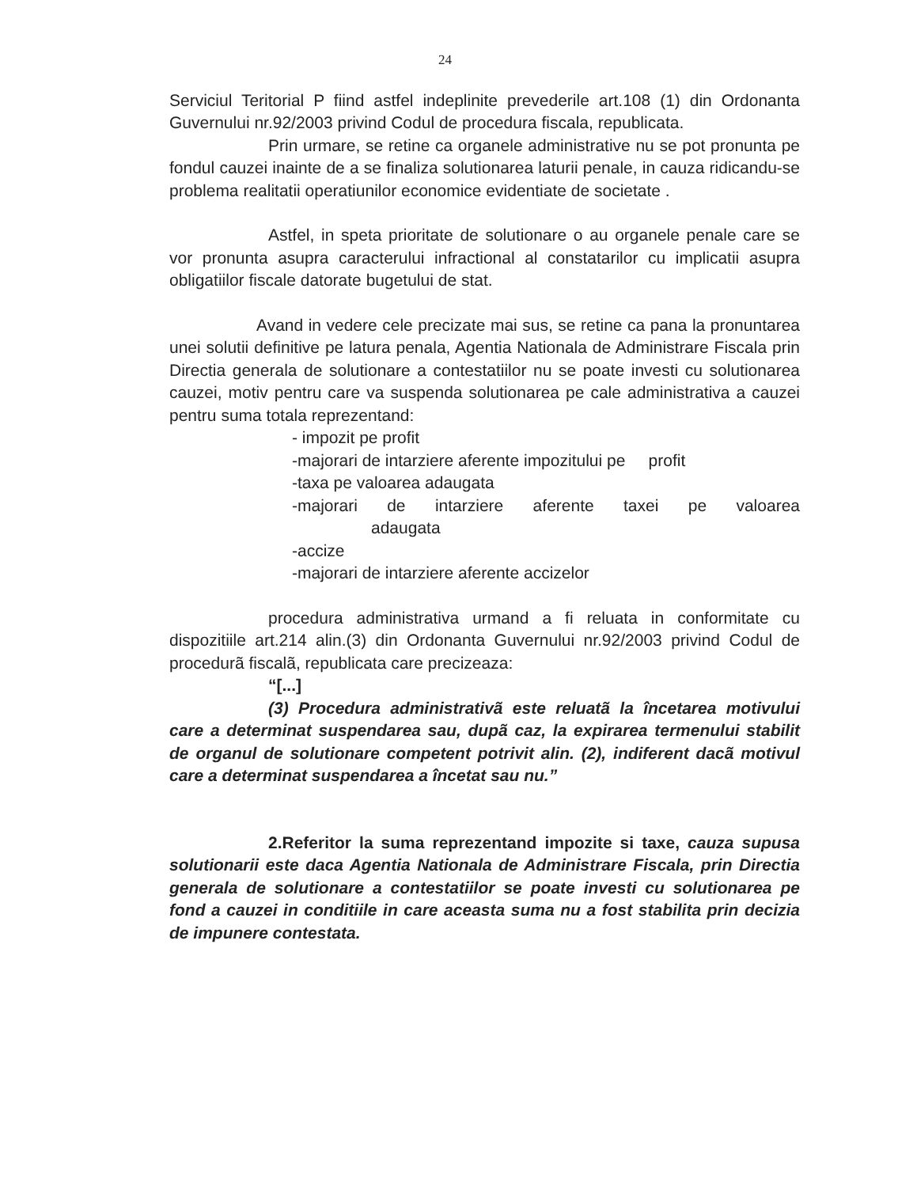24
Serviciul Teritorial P fiind astfel indeplinite prevederile art.108 (1) din Ordonanta Guvernului nr.92/2003 privind Codul de procedura fiscala, republicata.
Prin urmare, se retine ca organele administrative nu se pot pronunta pe fondul cauzei inainte de a se finaliza solutionarea laturii penale, in cauza ridicandu-se problema realitatii operatiunilor economice evidentiate de societate .
Astfel, in speta prioritate de solutionare o au organele penale care se vor pronunta asupra caracterului infractional al constatarilor cu implicatii asupra obligatiilor fiscale datorate bugetului de stat.
Avand in vedere cele precizate mai sus, se retine ca pana la pronuntarea unei solutii definitive pe latura penala, Agentia Nationala de Administrare Fiscala prin Directia generala de solutionare a contestatiilor nu se poate investi cu solutionarea cauzei, motiv pentru care va suspenda solutionarea pe cale administrativa a cauzei pentru suma totala reprezentand:
- impozit pe profit
-majorari de intarziere aferente impozitului pe profit
-taxa pe valoarea adaugata
-majorari de intarziere aferente taxei pe valoarea adaugata
-accize
-majorari de intarziere aferente accizelor
procedura administrativa urmand a fi reluata in conformitate cu dispozitiile art.214 alin.(3) din Ordonanta Guvernului nr.92/2003 privind Codul de procedurã fiscalã, republicata care precizeaza:
“[...]
(3) Procedura administrativã este reluatã la încetarea motivului care a determinat suspendarea sau, dupã caz, la expirarea termenului stabilit de organul de solutionare competent potrivit alin. (2), indiferent dacã motivul care a determinat suspendarea a încetat sau nu.”
2.Referitor la suma reprezentand impozite si taxe, cauza supusa solutionarii este daca Agentia Nationala de Administrare Fiscala, prin Directia generala de solutionare a contestatiilor se poate investi cu solutionarea pe fond a cauzei in conditiile in care aceasta suma nu a fost stabilita prin decizia de impunere contestata.